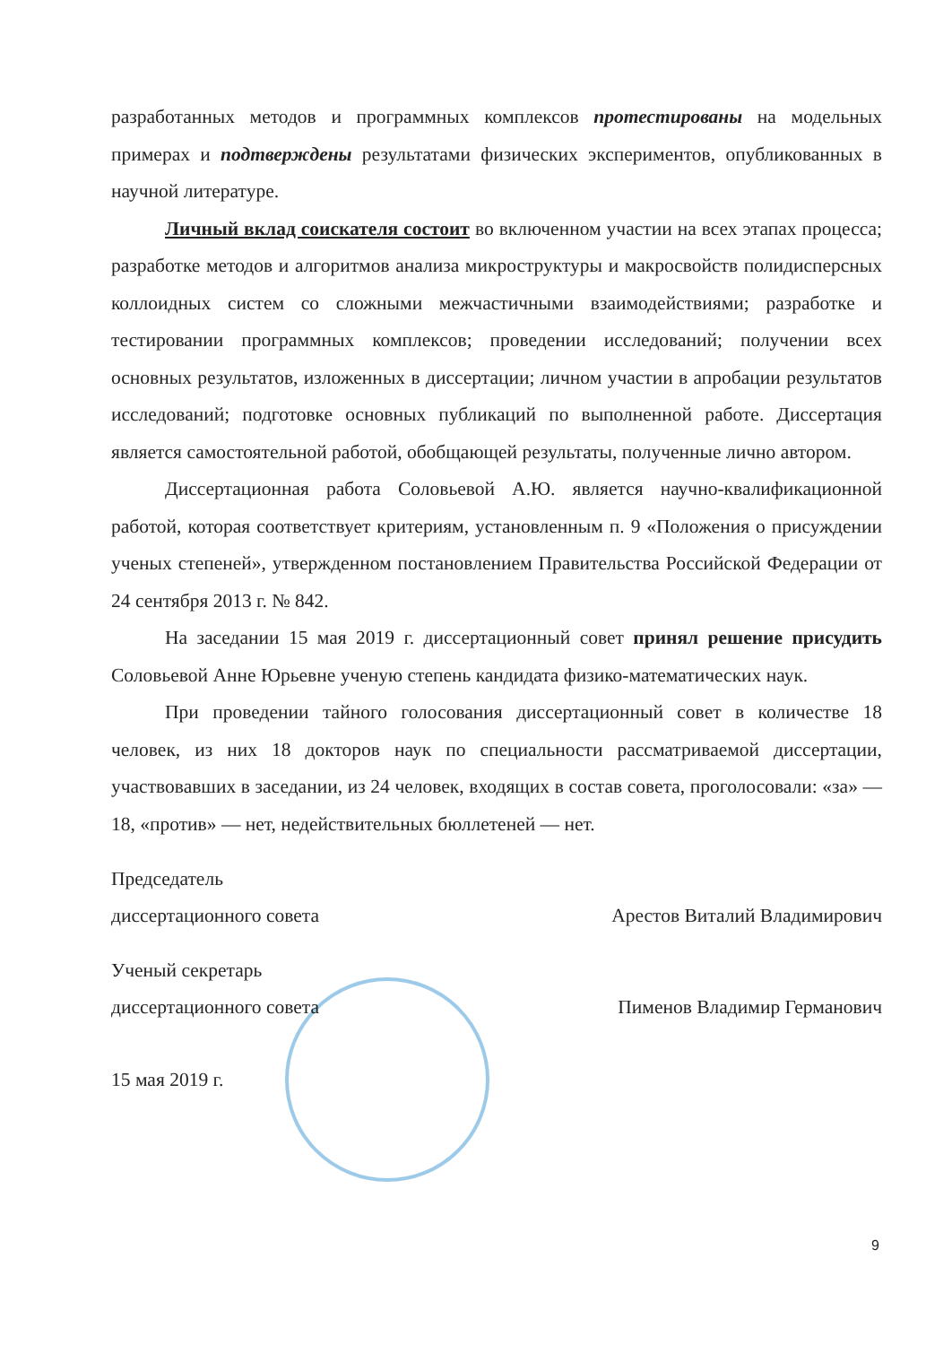разработанных методов и программных комплексов протестированы на модельных примерах и подтверждены результатами физических экспериментов, опубликованных в научной литературе.
Личный вклад соискателя состоит во включенном участии на всех этапах процесса; разработке методов и алгоритмов анализа микроструктуры и макросвойств полидисперсных коллоидных систем со сложными межчастичными взаимодействиями; разработке и тестировании программных комплексов; проведении исследований; получении всех основных результатов, изложенных в диссертации; личном участии в апробации результатов исследований; подготовке основных публикаций по выполненной работе. Диссертация является самостоятельной работой, обобщающей результаты, полученные лично автором.
Диссертационная работа Соловьевой А.Ю. является научно-квалификационной работой, которая соответствует критериям, установленным п. 9 «Положения о присуждении ученых степеней», утвержденном постановлением Правительства Российской Федерации от 24 сентября 2013 г. № 842.
На заседании 15 мая 2019 г. диссертационный совет принял решение присудить Соловьевой Анне Юрьевне ученую степень кандидата физико-математических наук.
При проведении тайного голосования диссертационный совет в количестве 18 человек, из них 18 докторов наук по специальности рассматриваемой диссертации, участвовавших в заседании, из 24 человек, входящих в состав совета, проголосовали: «за» — 18, «против» — нет, недействительных бюллетеней — нет.
Председатель
диссертационного совета
Арестов Виталий Владимирович
Ученый секретарь
диссертационного совета
Пименов Владимир Германович
15 мая 2019 г.
9